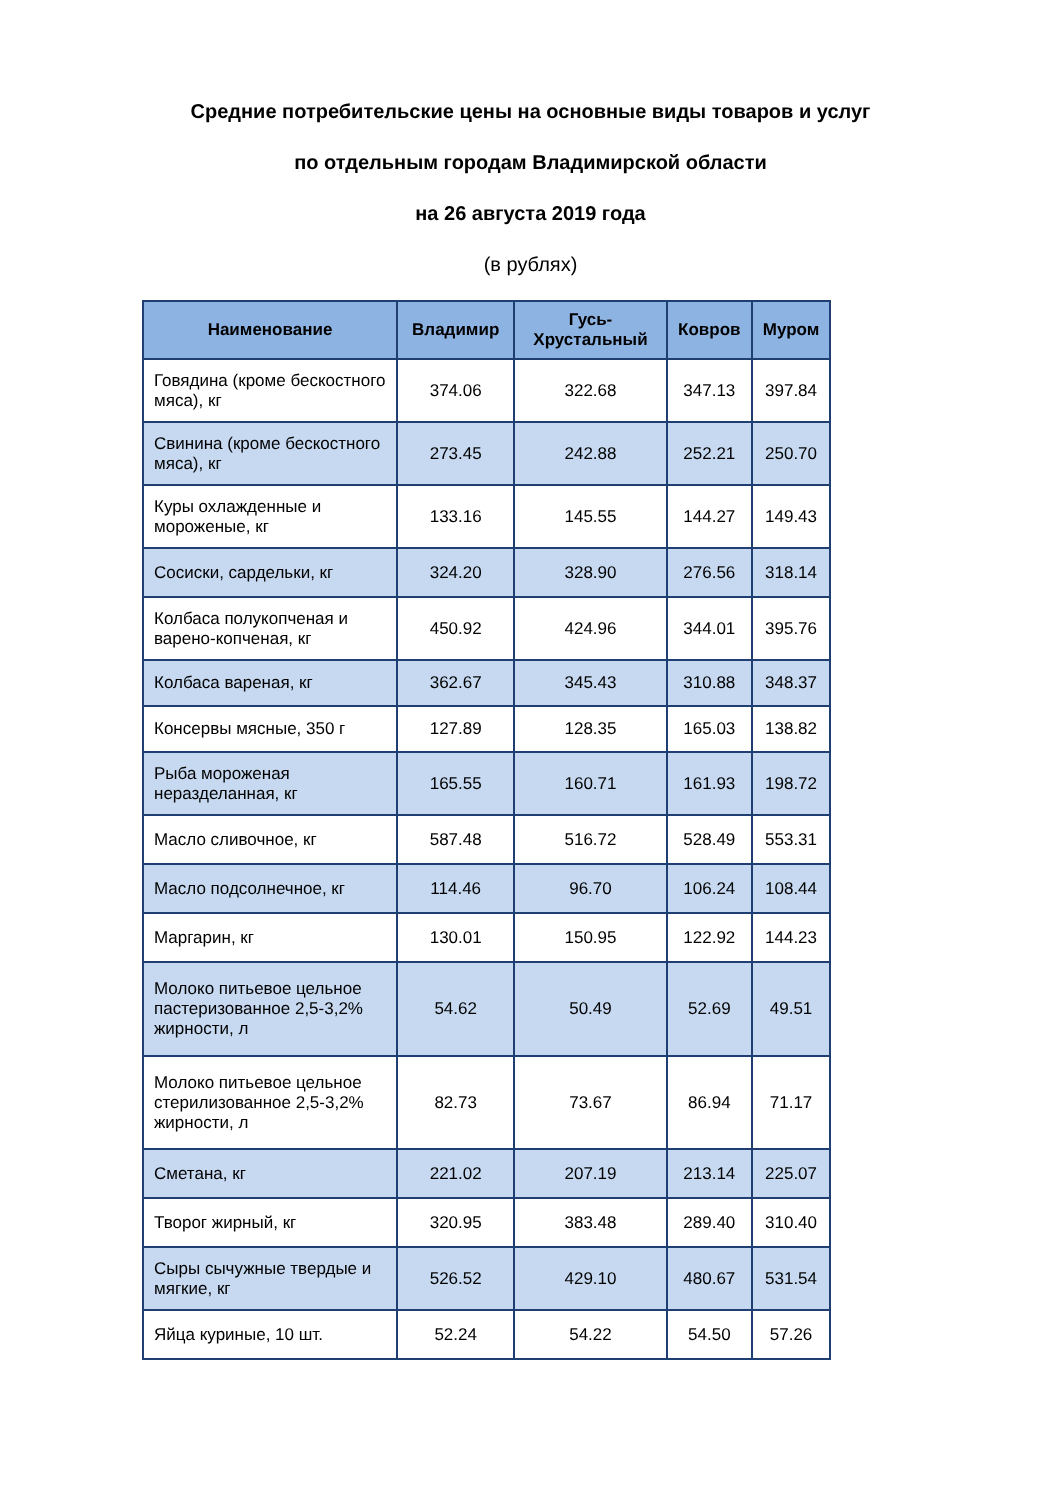Средние потребительские цены на основные виды товаров и услуг
по отдельным городам Владимирской области
на 26 августа 2019 года
(в рублях)
| Наименование | Владимир | Гусь- Хрустальный | Ковров | Муром |
| --- | --- | --- | --- | --- |
| Говядина (кроме бескостного мяса), кг | 374.06 | 322.68 | 347.13 | 397.84 |
| Свинина (кроме бескостного мяса), кг | 273.45 | 242.88 | 252.21 | 250.70 |
| Куры охлажденные и мороженые, кг | 133.16 | 145.55 | 144.27 | 149.43 |
| Сосиски, сардельки, кг | 324.20 | 328.90 | 276.56 | 318.14 |
| Колбаса полукопченая и варено-копченая, кг | 450.92 | 424.96 | 344.01 | 395.76 |
| Колбаса вареная, кг | 362.67 | 345.43 | 310.88 | 348.37 |
| Консервы мясные, 350 г | 127.89 | 128.35 | 165.03 | 138.82 |
| Рыба мороженая неразделанная, кг | 165.55 | 160.71 | 161.93 | 198.72 |
| Масло сливочное, кг | 587.48 | 516.72 | 528.49 | 553.31 |
| Масло подсолнечное, кг | 114.46 | 96.70 | 106.24 | 108.44 |
| Маргарин, кг | 130.01 | 150.95 | 122.92 | 144.23 |
| Молоко питьевое цельное пастеризованное 2,5-3,2% жирности, л | 54.62 | 50.49 | 52.69 | 49.51 |
| Молоко питьевое цельное стерилизованное 2,5-3,2% жирности, л | 82.73 | 73.67 | 86.94 | 71.17 |
| Сметана, кг | 221.02 | 207.19 | 213.14 | 225.07 |
| Творог жирный, кг | 320.95 | 383.48 | 289.40 | 310.40 |
| Сыры сычужные твердые и мягкие, кг | 526.52 | 429.10 | 480.67 | 531.54 |
| Яйца куриные, 10 шт. | 52.24 | 54.22 | 54.50 | 57.26 |